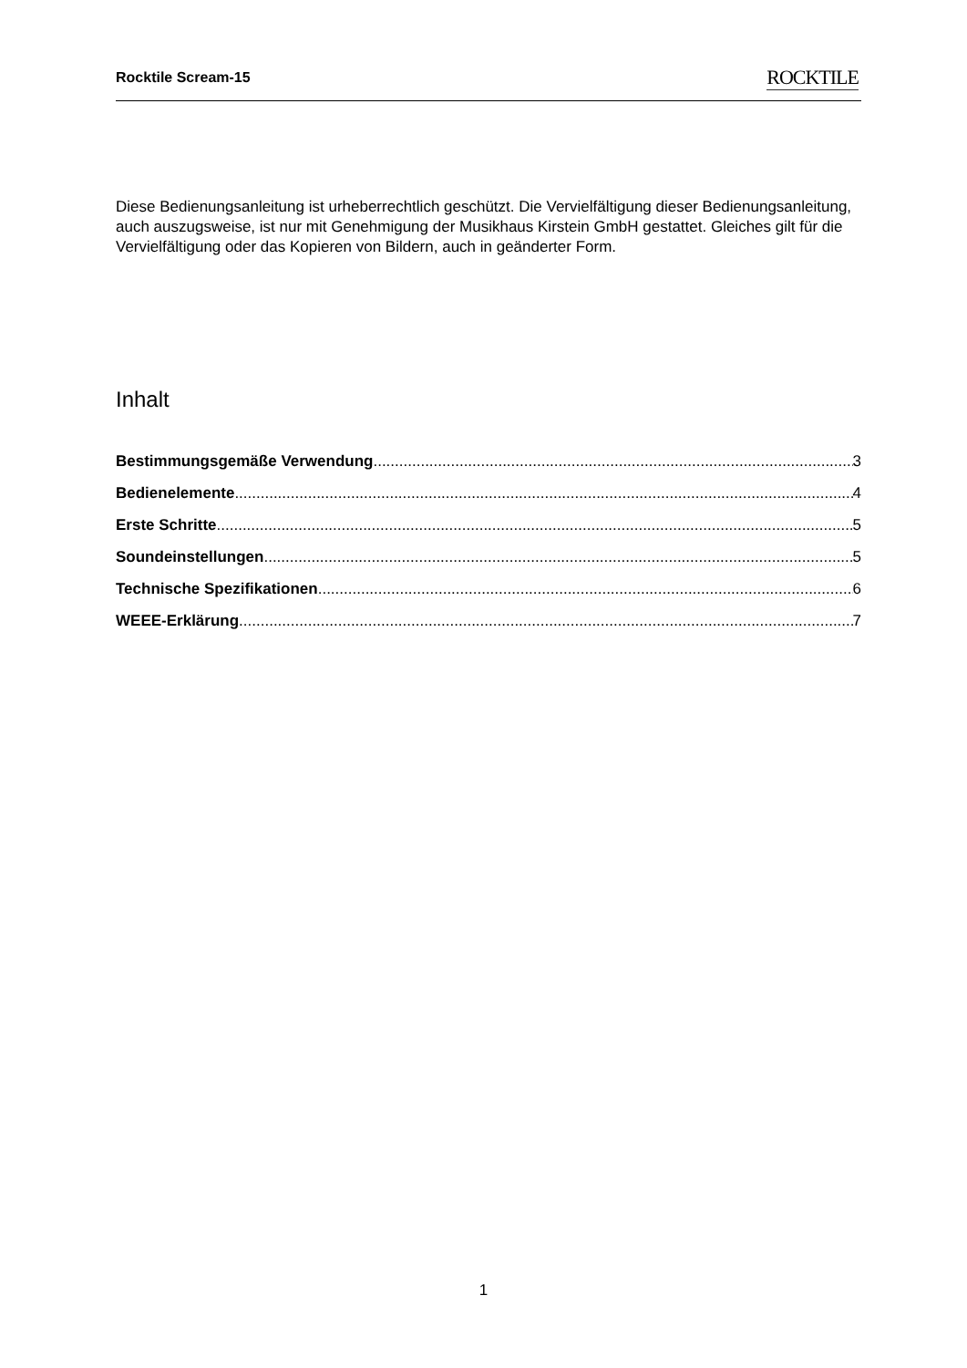Rocktile Scream-15 ROCKTILE
Diese Bedienungsanleitung ist urheberrechtlich geschützt. Die Vervielfältigung dieser Bedienungsanleitung, auch auszugsweise, ist nur mit Genehmigung der Musikhaus Kirstein GmbH gestattet. Gleiches gilt für die Vervielfältigung oder das Kopieren von Bildern, auch in geänderter Form.
Inhalt
Bestimmungsgemäße Verwendung 3
Bedienelemente 4
Erste Schritte 5
Soundeinstellungen 5
Technische Spezifikationen 6
WEEE-Erklärung 7
1